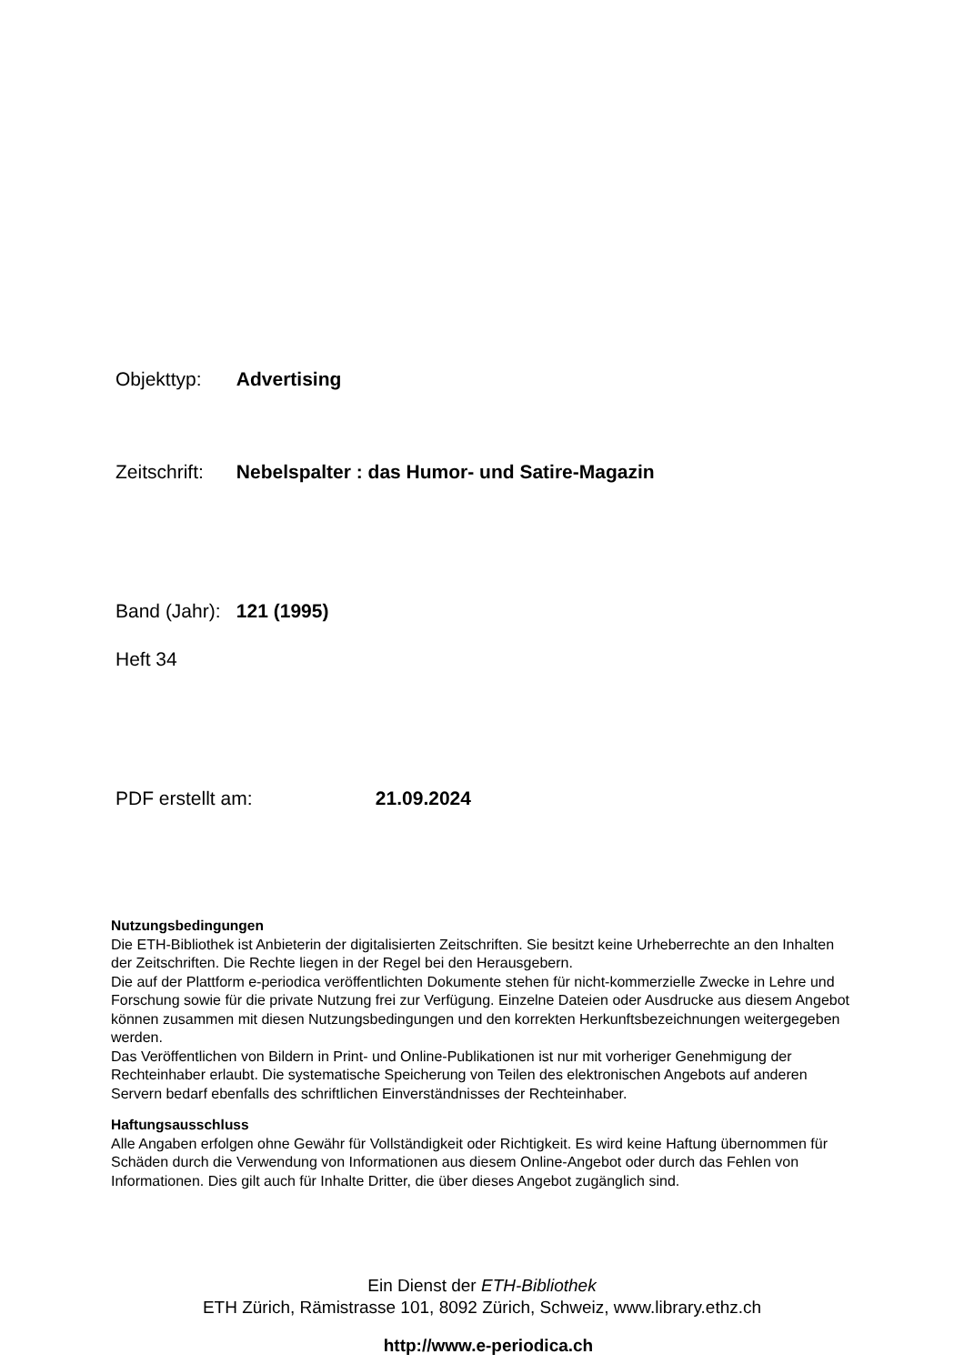Objekttyp: Advertising
Zeitschrift: Nebelspalter : das Humor- und Satire-Magazin
Band (Jahr): 121 (1995)
Heft 34
PDF erstellt am: 21.09.2024
Nutzungsbedingungen
Die ETH-Bibliothek ist Anbieterin der digitalisierten Zeitschriften. Sie besitzt keine Urheberrechte an den Inhalten der Zeitschriften. Die Rechte liegen in der Regel bei den Herausgebern.
Die auf der Plattform e-periodica veröffentlichten Dokumente stehen für nicht-kommerzielle Zwecke in Lehre und Forschung sowie für die private Nutzung frei zur Verfügung. Einzelne Dateien oder Ausdrucke aus diesem Angebot können zusammen mit diesen Nutzungsbedingungen und den korrekten Herkunftsbezeichnungen weitergegeben werden.
Das Veröffentlichen von Bildern in Print- und Online-Publikationen ist nur mit vorheriger Genehmigung der Rechteinhaber erlaubt. Die systematische Speicherung von Teilen des elektronischen Angebots auf anderen Servern bedarf ebenfalls des schriftlichen Einverständnisses der Rechteinhaber.
Haftungsausschluss
Alle Angaben erfolgen ohne Gewähr für Vollständigkeit oder Richtigkeit. Es wird keine Haftung übernommen für Schäden durch die Verwendung von Informationen aus diesem Online-Angebot oder durch das Fehlen von Informationen. Dies gilt auch für Inhalte Dritter, die über dieses Angebot zugänglich sind.
Ein Dienst der ETH-Bibliothek
ETH Zürich, Rämistrasse 101, 8092 Zürich, Schweiz, www.library.ethz.ch
http://www.e-periodica.ch